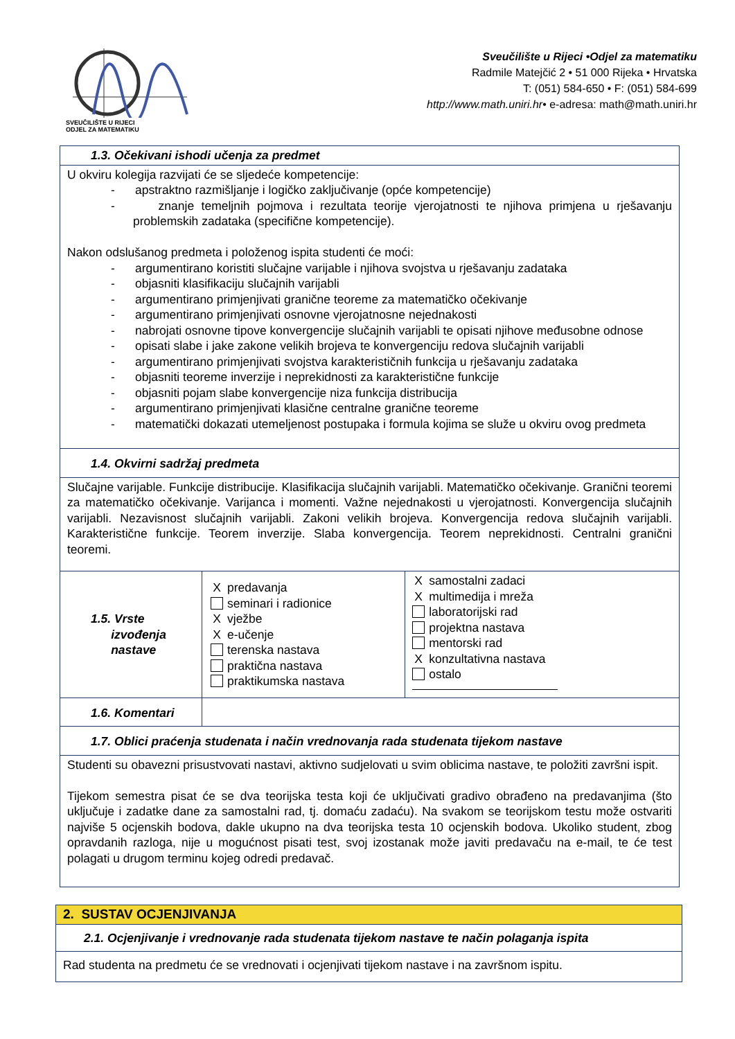SVEUČILIŠTE U RIJECI
ODJEL ZA MATEMATIKU
Sveučilište u Rijeci •Odjel za matematiku
Radmile Matejčić 2 • 51 000 Rijeka • Hrvatska
T: (051) 584-650 • F: (051) 584-699
http://www.math.uniri.hr• e-adresa: math@math.uniri.hr
| 1.3. Očekivani ishodi učenja za predmet | | |
| U okviru kolegija razvijati će se sljedeće kompetencije: - apstraktno razmišljanje i logičko zaključivanje (opće kompetencije) - znanje temeljnih pojmova i rezultata teorije vjerojatnosti te njihova primjena u rješavanju problemskih zadataka (specifične kompetencije). Nakon odslušanog predmeta i položenog ispita studenti će moći: - argumentirano koristiti slučajne varijable i njihova svojstva u rješavanju zadataka - objasniti klasifikaciju slučajnih varijabli - argumentirano primjenjivati granične teoreme za matematičko očekivanje - argumentirano primjenjivati osnovne vjerojatnosne nejednakosti - nabrojati osnovne tipove konvergencije slučajnih varijabli te opisati njihove međusobne odnose - opisati slabe i jake zakone velikih brojeva te konvergenciju redova slučajnih varijabli - argumentirano primjenjivati svojstva karakterističnih funkcija u rješavanju zadataka - objasniti teoreme inverzije i neprekidnosti za karakteristične funkcije - objasniti pojam slabe konvergencije niza funkcija distribucija - argumentirano primjenjivati klasične centralne granične teoreme - matematički dokazati utemeljenost postupaka i formula kojima se služe u okviru ovog predmeta | | |
| 1.4. Okvirni sadržaj predmeta | | |
| Slučajne varijable. Funkcije distribucije. Klasifikacija slučajnih varijabli. Matematičko očekivanje. Granični teoremi za matematičko očekivanje. Varijanca i momenti. Važne nejednakosti u vjerojatnosti. Konvergencija slučajnih varijabli. Nezavisnost slučajnih varijabli. Zakoni velikih brojeva. Konvergencija redova slučajnih varijabli. Karakteristične funkcije. Teorem inverzije. Slaba konvergencija. Teorem neprekidnosti. Centralni granični teoremi. | | |
| 1.5. Vrste izvođenja nastave | X predavanja seminari i radionice X vježbe X e-učenje terenska nastava praktična nastava praktikumska nastava | X samostalni zadaci X multimedija i mreža laboratorijski rad projektna nastava mentorski rad X konzultativna nastava ostalo |
| 1.6. Komentari | | |
| 1.7. Oblici praćenja studenata i način vrednovanja rada studenata tijekom nastave | | |
| Studenti su obavezni prisustvovati nastavi, aktivno sudjelovati u svim oblicima nastave, te položiti završni ispit. Tijekom semestra pisat će se dva teorijska testa koji će uključivati gradivo obrađeno na predavanjima (što uključuje i zadatke dane za samostalni rad, tj. domaću zadaću). Na svakom se teorijskom testu može ostvariti najviše 5 ocjenskih bodova, dakle ukupno na dva teorijska testa 10 ocjenskih bodova. Ukoliko student, zbog opravdanih razloga, nije u mogućnost pisati test, svoj izostanak može javiti predavaču na e-mail, te će test polagati u drugom terminu kojeg odredi predavač. | | |
| 2. SUSTAV OCJENJIVANJA |
| 2.1. Ocjenjivanje i vrednovanje rada studenata tijekom nastave te način polaganja ispita |
| Rad studenta na predmetu će se vrednovati i ocjenjivati tijekom nastave i na završnom ispitu. |